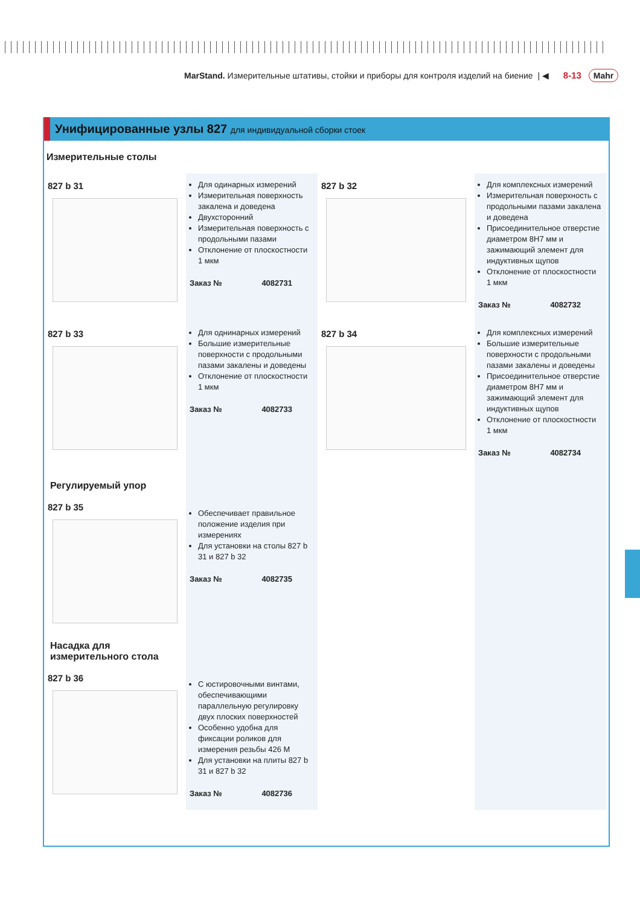MarStand. Измерительные штативы, стойки и приборы для контроля изделий на биение | ◀ 8-13 Mahr
Унифицированные узлы 827 для индивидуальной сборки стоек
Измерительные столы
827 b 31
Для одинарных измерений
Измерительная поверхность закалена и доведена
Двухсторонний
Измерительная поверхность с продольными пазами
Отклонение от плоскостности 1 мкм
Заказ № 4082731
827 b 32
Для комплексных измерений
Измерительная поверхность с продольными пазами закалена и доведена
Присоединительное отверстие диаметром 8H7 мм и зажимающий элемент для индуктивных щупов
Отклонение от плоскостности 1 мкм
Заказ № 4082732
827 b 33
Для однинарных измерений
Большие измерительные поверхности с продольными пазами закалены и доведены
Отклонение от плоскостности 1 мкм
Заказ № 4082733
827 b 34
Для комплексных измерений
Большие измерительные поверхности с продольными пазами закалены и доведены
Присоединительное отверстие диаметром 8H7 мм и зажимающий элемент для индуктивных щупов
Отклонение от плоскостности 1 мкм
Заказ № 4082734
Регулируемый упор
827 b 35
Обеспечивает правильное положение изделия при измерениях
Для установки на столы 827 b 31 и 827 b 32
Заказ № 4082735
Насадка для измерительного стола
827 b 36
С юстировочными винтами, обеспечивающими параллельную регулировку двух плоских поверхностей
Особенно удобна для фиксации роликов для измерения резьбы 426 M
Для установки на плиты 827 b 31 и 827 b 32
Заказ № 4082736